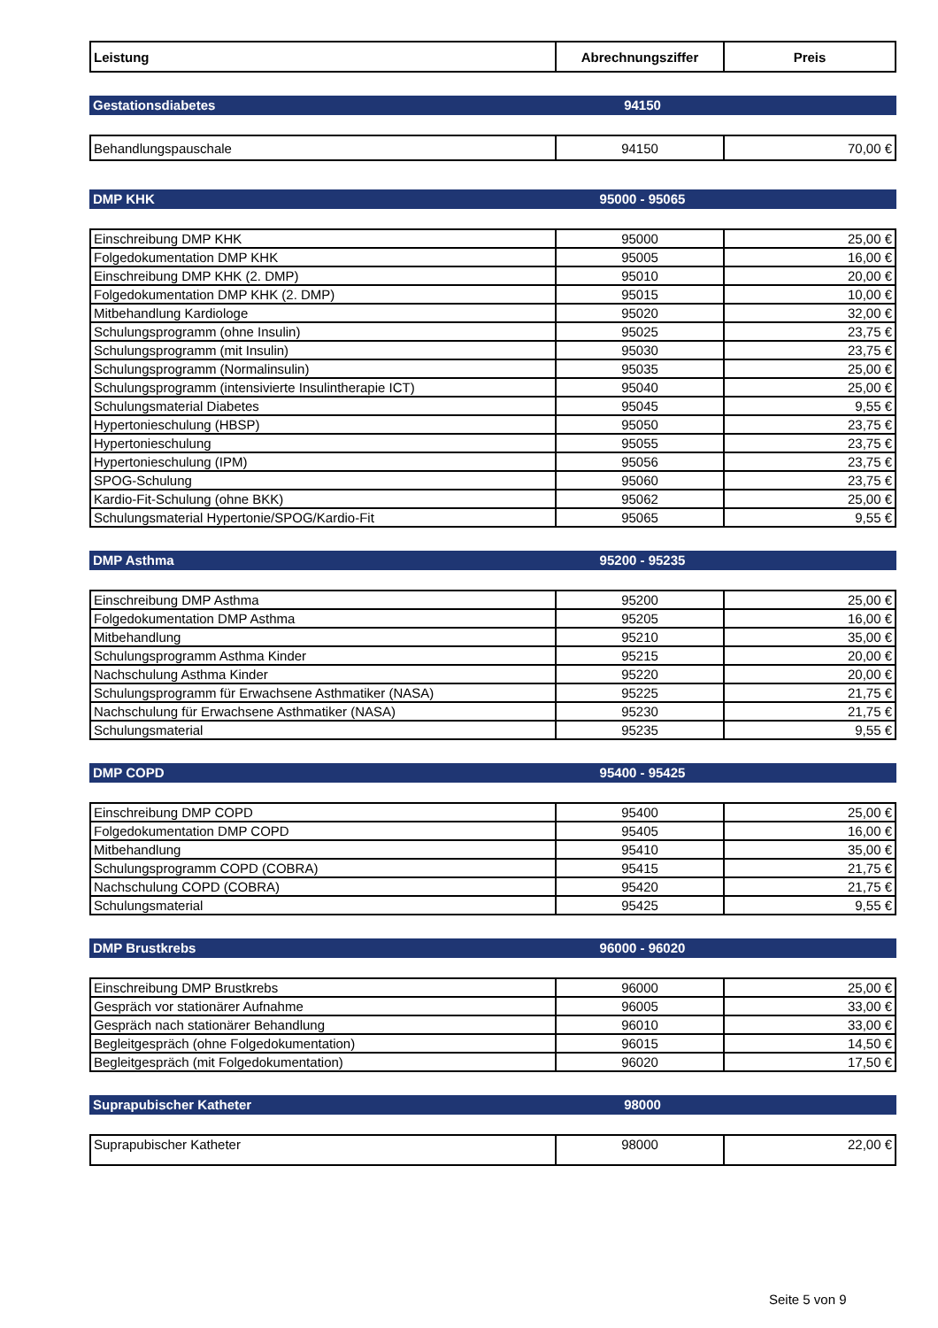| Leistung | Abrechnungsziffer | Preis |
| --- | --- | --- |
Gestationsdiabetes 94150
| Behandlungspauschale | 94150 | 70,00 € |
DMP KHK 95000 - 95065
| Einschreibung DMP KHK | 95000 | 25,00 € |
| Folgedokumentation DMP KHK | 95005 | 16,00 € |
| Einschreibung DMP KHK (2. DMP) | 95010 | 20,00 € |
| Folgedokumentation DMP KHK (2. DMP) | 95015 | 10,00 € |
| Mitbehandlung Kardiologe | 95020 | 32,00 € |
| Schulungsprogramm (ohne Insulin) | 95025 | 23,75 € |
| Schulungsprogramm (mit Insulin) | 95030 | 23,75 € |
| Schulungsprogramm (Normalinsulin) | 95035 | 25,00 € |
| Schulungsprogramm (intensivierte Insulintherapie ICT) | 95040 | 25,00 € |
| Schulungsmaterial Diabetes | 95045 | 9,55 € |
| Hypertonieschulung (HBSP) | 95050 | 23,75 € |
| Hypertonieschulung | 95055 | 23,75 € |
| Hypertonieschulung (IPM) | 95056 | 23,75 € |
| SPOG-Schulung | 95060 | 23,75 € |
| Kardio-Fit-Schulung (ohne BKK) | 95062 | 25,00 € |
| Schulungsmaterial Hypertonie/SPOG/Kardio-Fit | 95065 | 9,55 € |
DMP Asthma 95200 - 95235
| Einschreibung DMP Asthma | 95200 | 25,00 € |
| Folgedokumentation DMP Asthma | 95205 | 16,00 € |
| Mitbehandlung | 95210 | 35,00 € |
| Schulungsprogramm Asthma Kinder | 95215 | 20,00 € |
| Nachschulung Asthma Kinder | 95220 | 20,00 € |
| Schulungsprogramm für Erwachsene Asthmatiker (NASA) | 95225 | 21,75 € |
| Nachschulung für Erwachsene Asthmatiker (NASA) | 95230 | 21,75 € |
| Schulungsmaterial | 95235 | 9,55 € |
DMP COPD 95400 - 95425
| Einschreibung DMP COPD | 95400 | 25,00 € |
| Folgedokumentation DMP COPD | 95405 | 16,00 € |
| Mitbehandlung | 95410 | 35,00 € |
| Schulungsprogramm COPD (COBRA) | 95415 | 21,75 € |
| Nachschulung COPD (COBRA) | 95420 | 21,75 € |
| Schulungsmaterial | 95425 | 9,55 € |
DMP Brustkrebs 96000 - 96020
| Einschreibung DMP Brustkrebs | 96000 | 25,00 € |
| Gespräch vor stationärer Aufnahme | 96005 | 33,00 € |
| Gespräch nach stationärer Behandlung | 96010 | 33,00 € |
| Begleitgespräch (ohne Folgedokumentation) | 96015 | 14,50 € |
| Begleitgespräch (mit Folgedokumentation) | 96020 | 17,50 € |
Suprapubischer Katheter 98000
| Suprapubischer Katheter | 98000 | 22,00 € |
Seite 5 von 9